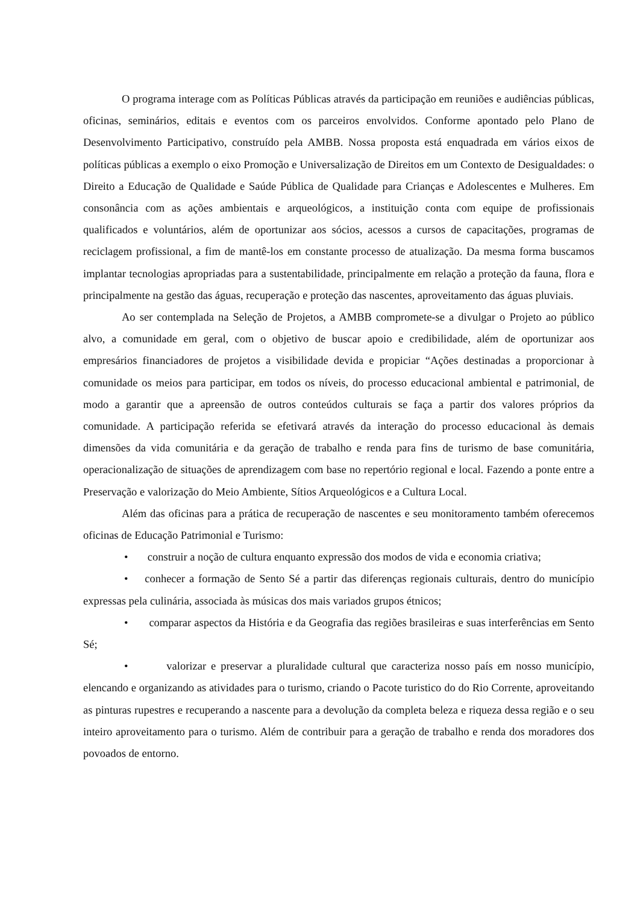O programa interage com as Políticas Públicas através da participação em reuniões e audiências públicas, oficinas, seminários, editais e eventos com os parceiros envolvidos. Conforme apontado pelo Plano de Desenvolvimento Participativo, construído pela AMBB. Nossa proposta está enquadrada em vários eixos de políticas públicas a exemplo o eixo Promoção e Universalização de Direitos em um Contexto de Desigualdades: o Direito a Educação de Qualidade e Saúde Pública de Qualidade para Crianças e Adolescentes e Mulheres. Em consonância com as ações ambientais e arqueológicos, a instituição conta com equipe de profissionais qualificados e voluntários, além de oportunizar aos sócios, acessos a cursos de capacitações, programas de reciclagem profissional, a fim de mantê-los em constante processo de atualização. Da mesma forma buscamos implantar tecnologias apropriadas para a sustentabilidade, principalmente em relação a proteção da fauna, flora e principalmente na gestão das águas, recuperação e proteção das nascentes, aproveitamento das águas pluviais.
Ao ser contemplada na Seleção de Projetos, a AMBB compromete-se a divulgar o Projeto ao público alvo, a comunidade em geral, com o objetivo de buscar apoio e credibilidade, além de oportunizar aos empresários financiadores de projetos a visibilidade devida e propiciar “Ações destinadas a proporcionar à comunidade os meios para participar, em todos os níveis, do processo educacional ambiental e patrimonial, de modo a garantir que a apreensão de outros conteúdos culturais se faça a partir dos valores próprios da comunidade. A participação referida se efetivará através da interação do processo educacional às demais dimensões da vida comunitária e da geração de trabalho e renda para fins de turismo de base comunitária, operacionalização de situações de aprendizagem com base no repertório regional e local. Fazendo a ponte entre a Preservação e valorização do Meio Ambiente, Sítios Arqueológicos e a Cultura Local.
Além das oficinas para a prática de recuperação de nascentes e seu monitoramento também oferecemos oficinas de Educação Patrimonial e Turismo:
• construir a noção de cultura enquanto expressão dos modos de vida e economia criativa;
• conhecer a formação de Sento Sé a partir das diferenças regionais culturais, dentro do município expressas pela culinária, associada às músicas dos mais variados grupos étnicos;
• comparar aspectos da História e da Geografia das regiões brasileiras e suas interferências em Sento Sé;
• valorizar e preservar a pluralidade cultural que caracteriza nosso país em nosso município, elencando e organizando as atividades para o turismo, criando o Pacote turistico do do Rio Corrente, aproveitando as pinturas rupestres e recuperando a nascente para a devolução da completa beleza e riqueza dessa região e o seu inteiro aproveitamento para o turismo. Além de contribuir para a geração de trabalho e renda dos moradores dos povoados de entorno.